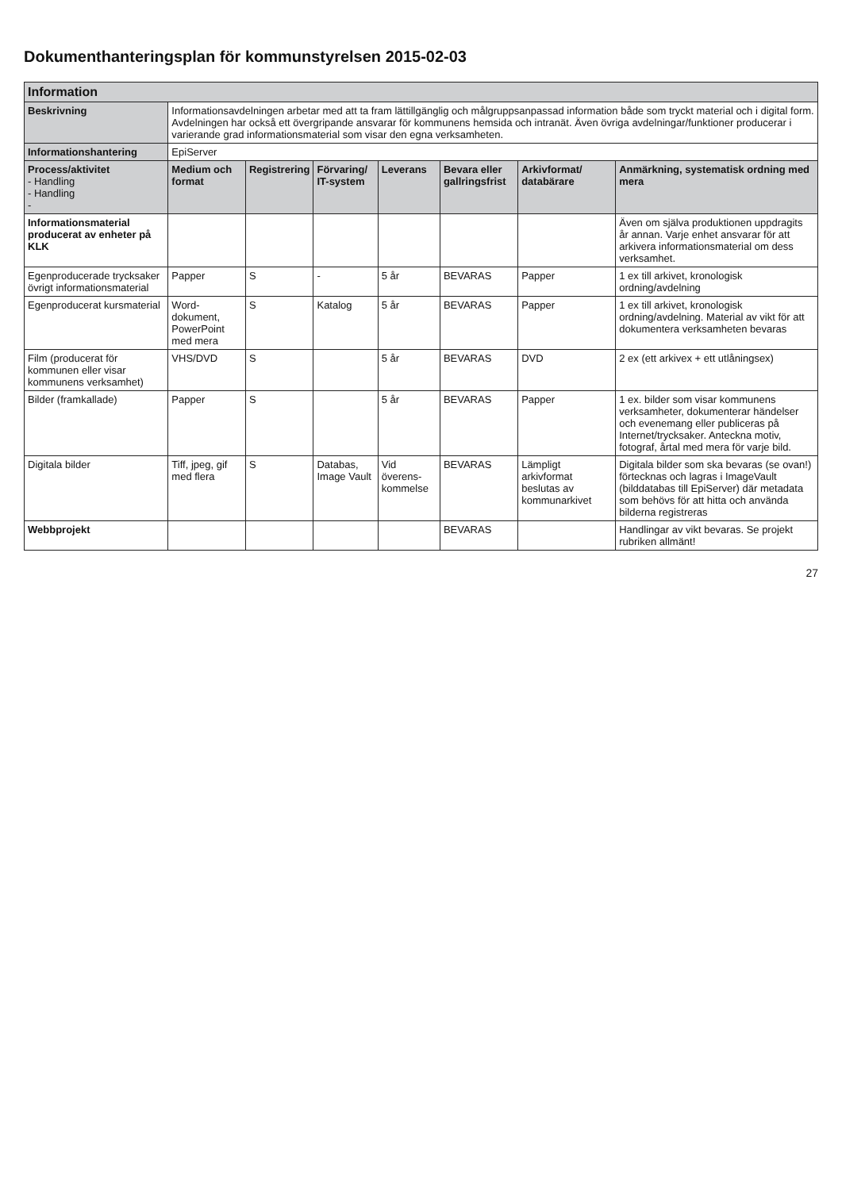Dokumenthanteringsplan för kommunstyrelsen 2015-02-03
| Information | | | | | | | |
| --- | --- | --- | --- | --- | --- | --- | --- |
| Beskrivning | Informationsavdelningen arbetar med att ta fram lättillgänglig och målgruppsanpassad information både som tryckt material och i digital form. Avdelningen har också ett övergripande ansvarar för kommunens hemsida och intranät. Även övriga avdelningar/funktioner producerar i varierande grad informationsmaterial som visar den egna verksamheten. | | | | | | |
| Informationshantering | EpiServer | | | | | | |
| Process/aktivitet - Handling - Handling - | Medium och format | Registrering | Förvaring/ IT-system | Leverans | Bevara eller gallringsfrist | Arkivformat/ databärare | Anmärkning, systematisk ordning med mera |
| Informationsmaterial producerat av enheter på KLK | | | | | | | Även om själva produktionen uppdragits år annan. Varje enhet ansvarar för att arkivera informationsmaterial om dess verksamhet. |
| Egenproducerade trycksaker övrigt informationsmaterial | Papper | S | - | 5 år | BEVARAS | Papper | 1 ex till arkivet, kronologisk ordning/avdelning |
| Egenproducerat kursmaterial | Word-dokument, PowerPoint med mera | S | Katalog | 5 år | BEVARAS | Papper | 1 ex till arkivet, kronologisk ordning/avdelning. Material av vikt för att dokumentera verksamheten bevaras |
| Film (producerat för kommunen eller visar kommunens verksamhet) | VHS/DVD | S | | 5 år | BEVARAS | DVD | 2 ex (ett arkivex + ett utlåningsex) |
| Bilder (framkallade) | Papper | S | | 5 år | BEVARAS | Papper | 1 ex. bilder som visar kommunens verksamheter, dokumenterar händelser och evenemang eller publiceras på Internet/trycksaker. Anteckna motiv, fotograf, årtal med mera för varje bild. |
| Digitala bilder | Tiff, jpeg, gif med flera | S | Databas, Image Vault | Vid överens-kommelse | BEVARAS | Lämpligt arkivformat beslutas av kommunarkivet | Digitala bilder som ska bevaras (se ovan!) förtecknas och lagras i ImageVault (bilddatabas till EpiServer) där metadata som behövs för att hitta och använda bilderna registreras |
| Webbprojekt | | | | | BEVARAS | | Handlingar av vikt bevaras. Se projekt rubriken allmänt! |
27